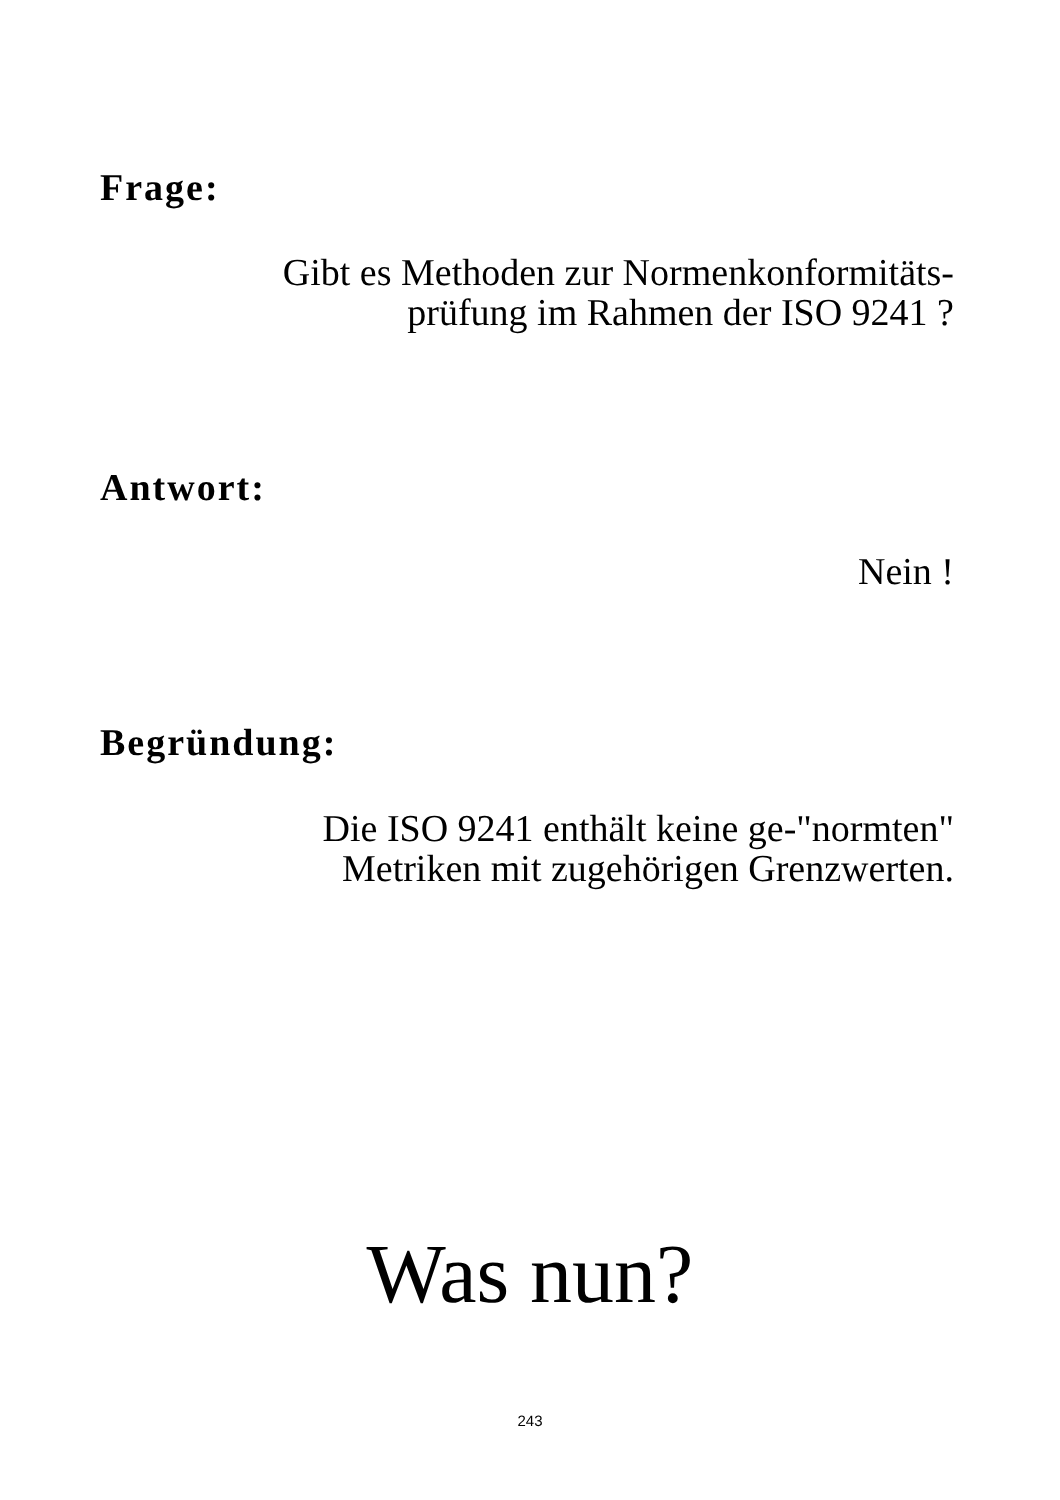Frage:
Gibt es Methoden zur Normenkonformitäts-
prüfung im Rahmen der ISO 9241 ?
Antwort:
Nein !
Begründung:
Die ISO 9241 enthält keine ge-"normten"
Metriken mit zugehörigen Grenzwerten.
Was nun?
243